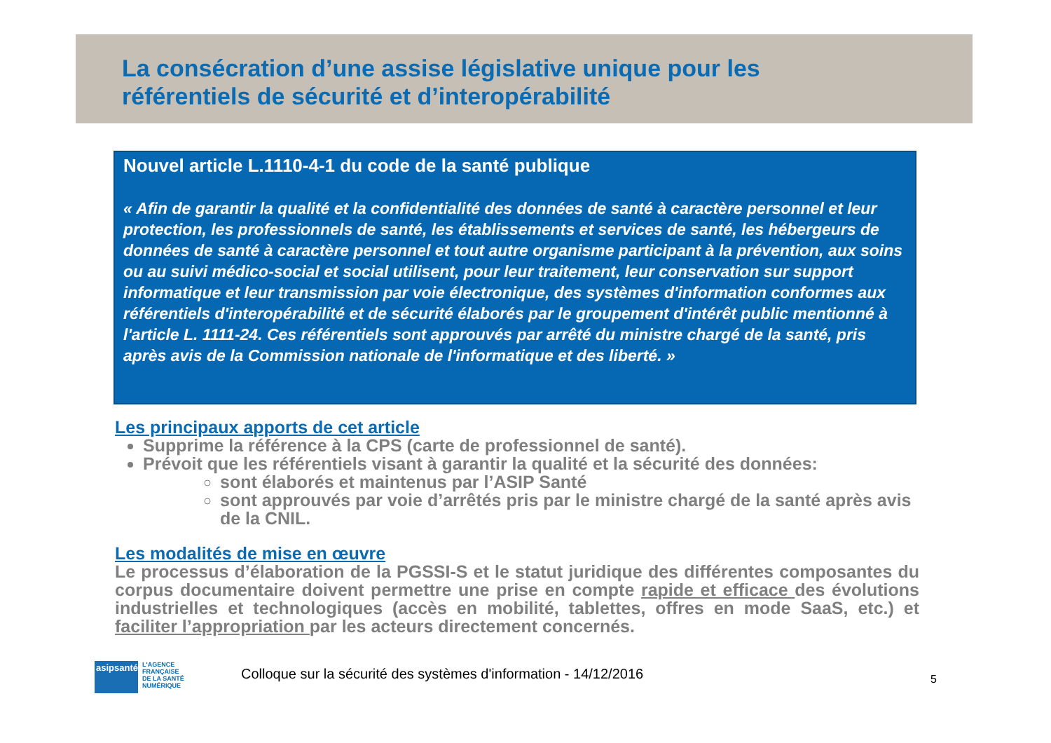La consécration d’une assise législative unique pour les
référentiels de sécurité et d’interopérabilité
Nouvel article L.1110-4-1 du code de la santé publique
« Afin de garantir la qualité et la confidentialité des données de santé à caractère personnel et leur protection, les professionnels de santé, les établissements et services de santé, les hébergeurs de données de santé à caractère personnel et tout autre organisme participant à la prévention, aux soins ou au suivi médico-social et social utilisent, pour leur traitement, leur conservation sur support informatique et leur transmission par voie électronique, des systèmes d'information conformes aux référentiels d'interopérabilité et de sécurité élaborés par le groupement d'intérêt public mentionné à l'article L. 1111-24. Ces référentiels sont approuvés par arrêté du ministre chargé de la santé, pris après avis de la Commission nationale de l'informatique et des liberté. »
Les principaux apports de cet article
Supprime la référence à la CPS (carte de professionnel de santé).
Prévoit que les référentiels visant à garantir la qualité et la sécurité des données:
sont élaborés et maintenus par l’ASIP Santé
sont approuvés par voie d’arrêtés pris par le ministre chargé de la santé après avis de la CNIL.
Les modalités de mise en œuvre
Le processus d’élaboration de la PGSSI-S et le statut juridique des différentes composantes du corpus documentaire doivent permettre une prise en compte rapide et efficace des évolutions industrielles et technologiques (accès en mobilité, tablettes, offres en mode SaaS, etc.) et faciliter l’appropriation par les acteurs directement concernés.
asipsanté
L'AGENCE
FRANÇAISE
DE LA SANTÉ
NUMÉRIQUE
Colloque sur la sécurité des systèmes d'information - 14/12/2016
5